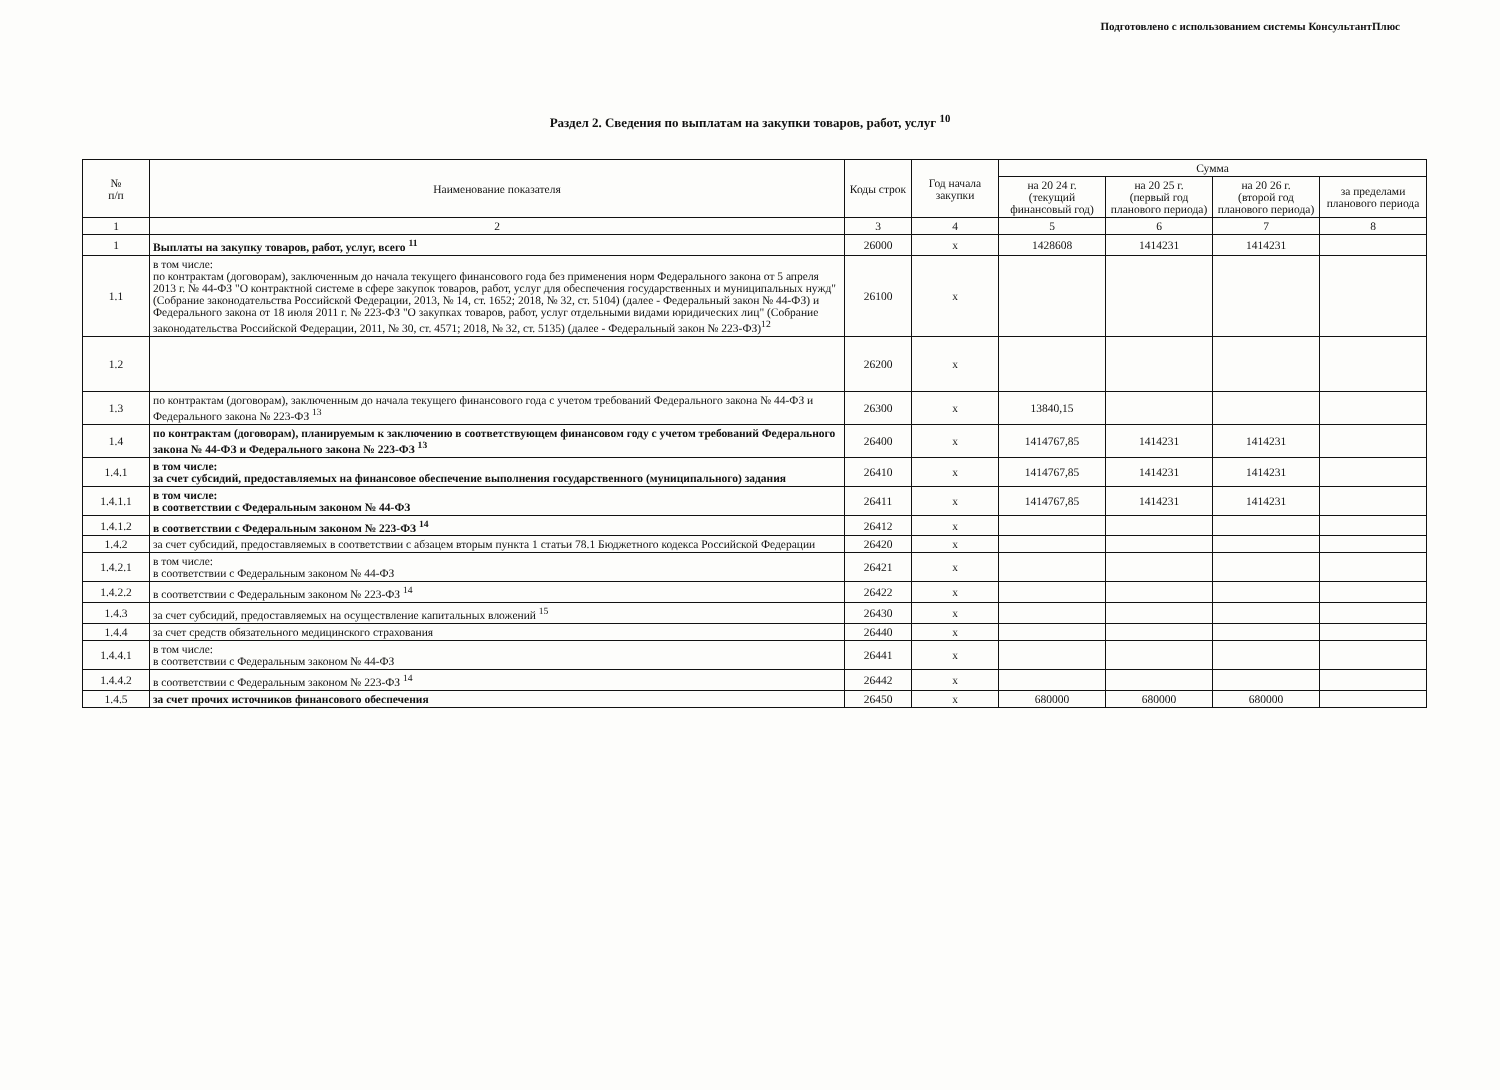Подготовлено с использованием системы КонсультантПлюс
Раздел 2. Сведения по выплатам на закупки товаров, работ, услуг <sup>10</sup>
| № п/п | Наименование показателя | Коды строк | Год начала закупки | Сумма | | | |
| --- | --- | --- | --- | --- | --- | --- | --- |
| | | | | на 20 24 г. (текущий финансовый год) | на 20 25 г. (первый год планового периода) | на 20 26 г. (второй год планового периода) | за пределами планового периода |
| 1 | 2 | 3 | 4 | 5 | 6 | 7 | 8 |
| 1 | Выплаты на закупку товаров, работ, услуг, всего <sup>11</sup> | 26000 | x | 1428608 | 1414231 | 1414231 | |
| 1.1 | в том числе: по контрактам (договорам), заключенным до начала текущего финансового года без применения норм Федерального закона от 5 апреля 2013 г. № 44-ФЗ "О контрактной системе в сфере закупок товаров, работ, услуг для обеспечения государственных и муниципальных нужд" (Собрание законодательства Российской Федерации, 2013, № 14, ст. 1652; 2018, № 32, ст. 5104) (далее - Федеральный закон № 44-ФЗ) и Федерального закона от 18 июля 2011 г. № 223-ФЗ "О закупках товаров, работ, услуг отдельными видами юридических лиц" (Собрание законодательства Российской Федерации, 2011, № 30, ст. 4571; 2018, № 32, ст. 5135) (далее - Федеральный закон № 223-ФЗ)<sup>12</sup> | 26100 | x | | | | |
| 1.2 | | 26200 | x | | | | |
| 1.3 | по контрактам (договорам), заключенным до начала текущего финансового года с учетом требований Федерального закона № 44-ФЗ и Федерального закона № 223-ФЗ <sup>13</sup> | 26300 | x | 13840,15 | | | |
| 1.4 | по контрактам (договорам), планируемым к заключению в соответствующем финансовом году с учетом требований Федерального закона № 44-ФЗ и Федерального закона № 223-ФЗ <sup>13</sup> | 26400 | x | 1414767,85 | 1414231 | 1414231 | |
| 1.4.1 | в том числе: за счет субсидий, предоставляемых на финансовое обеспечение выполнения государственного (муниципального) задания | 26410 | x | 1414767,85 | 1414231 | 1414231 | |
| 1.4.1.1 | в том числе: в соответствии с Федеральным законом № 44-ФЗ | 26411 | x | 1414767,85 | 1414231 | 1414231 | |
| 1.4.1.2 | в соответствии с Федеральным законом № 223-ФЗ <sup>14</sup> | 26412 | x | | | | |
| 1.4.2 | за счет субсидий, предоставляемых в соответствии с абзацем вторым пункта 1 статьи 78.1 Бюджетного кодекса Российской Федерации | 26420 | x | | | | |
| 1.4.2.1 | в том числе: в соответствии с Федеральным законом № 44-ФЗ | 26421 | x | | | | |
| 1.4.2.2 | в соответствии с Федеральным законом № 223-ФЗ <sup>14</sup> | 26422 | x | | | | |
| 1.4.3 | за счет субсидий, предоставляемых на осуществление капитальных вложений <sup>15</sup> | 26430 | x | | | | |
| 1.4.4 | за счет средств обязательного медицинского страхования | 26440 | x | | | | |
| 1.4.4.1 | в том числе: в соответствии с Федеральным законом № 44-ФЗ | 26441 | x | | | | |
| 1.4.4.2 | в соответствии с Федеральным законом № 223-ФЗ <sup>14</sup> | 26442 | x | | | | |
| 1.4.5 | за счет прочих источников финансового обеспечения | 26450 | x | 680000 | 680000 | 680000 | |